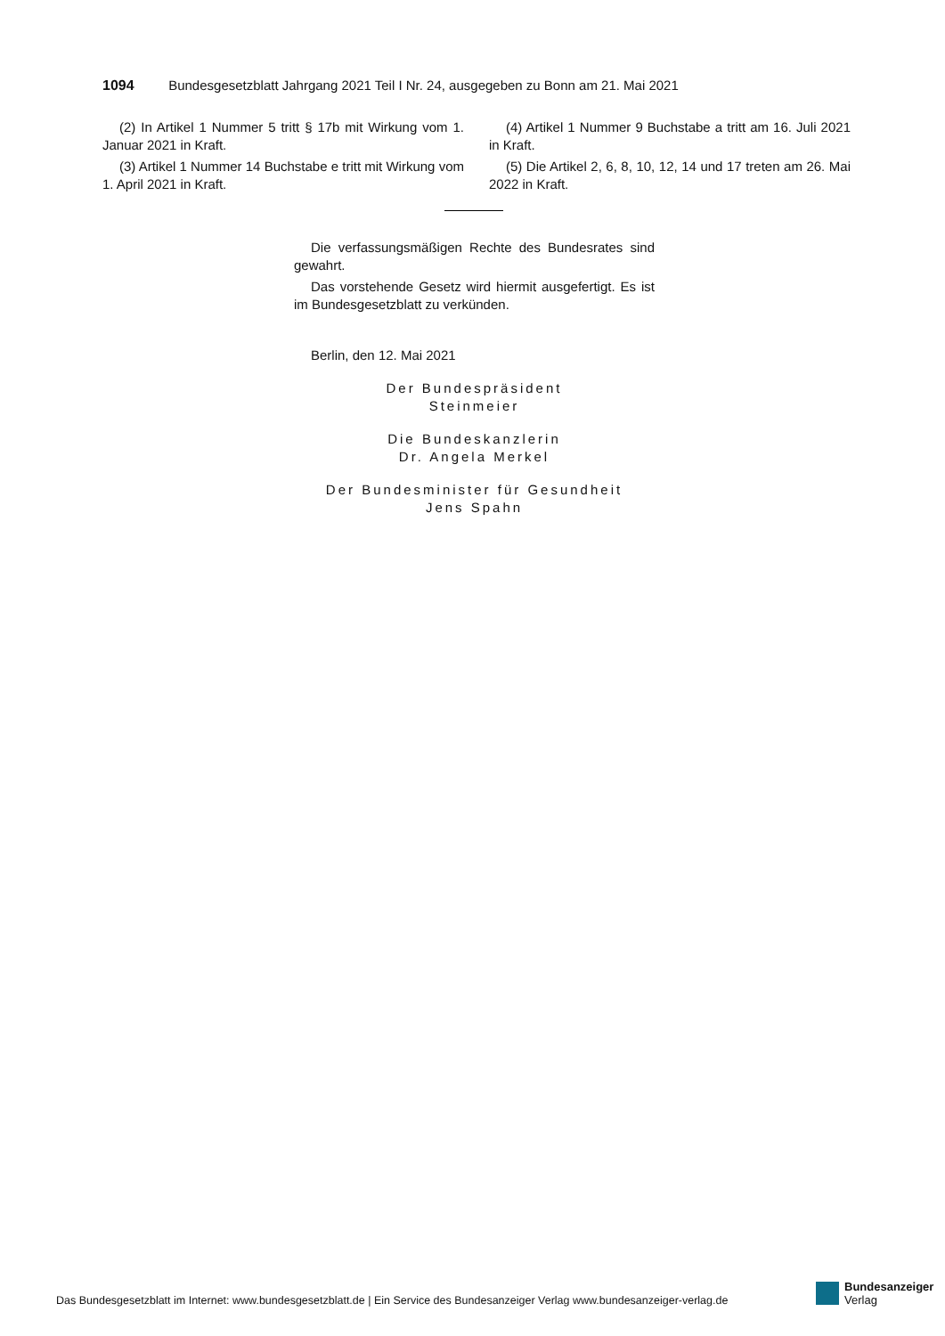1094 Bundesgesetzblatt Jahrgang 2021 Teil I Nr. 24, ausgegeben zu Bonn am 21. Mai 2021
(2) In Artikel 1 Nummer 5 tritt § 17b mit Wirkung vom 1. Januar 2021 in Kraft.
(3) Artikel 1 Nummer 14 Buchstabe e tritt mit Wirkung vom 1. April 2021 in Kraft.
(4) Artikel 1 Nummer 9 Buchstabe a tritt am 16. Juli 2021 in Kraft.
(5) Die Artikel 2, 6, 8, 10, 12, 14 und 17 treten am 26. Mai 2022 in Kraft.
Die verfassungsmäßigen Rechte des Bundesrates sind gewahrt.
Das vorstehende Gesetz wird hiermit ausgefertigt. Es ist im Bundesgesetzblatt zu verkünden.
Berlin, den 12. Mai 2021
Der Bundespräsident
Steinmeier
Die Bundeskanzlerin
Dr. Angela Merkel
Der Bundesminister für Gesundheit
Jens Spahn
Das Bundesgesetzblatt im Internet: www.bundesgesetzblatt.de | Ein Service des Bundesanzeiger Verlag www.bundesanzeiger-verlag.de
Bundesanzeiger
Verlag